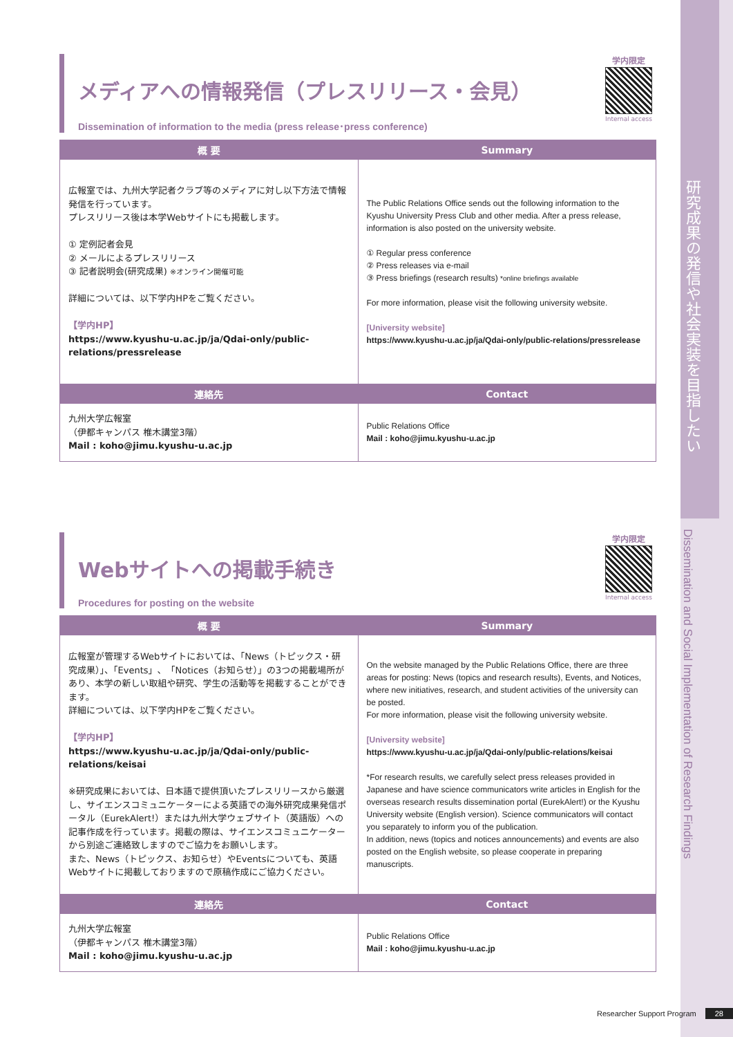研究成果の発信や社会実装を目指したい
Dissemination and Social Implementation of Research Findings
メディアへの情報発信（プレスリリース・会見）
Dissemination of information to the media (press release･press conference)
学内限定
Internal access
| 概 要 | Summary |
| --- | --- |
| 広報室では、九州大学記者クラブ等のメディアに対し以下方法で情報発信を行っています。 プレスリリース後は本学Webサイトにも掲載します。 ① 定例記者会見 ② メールによるプレスリリース ③ 記者説明会(研究成果) ※オンライン開催可能 詳細については、以下学内HPをご覧ください。 【学内HP】 https://www.kyushu-u.ac.jp/ja/Qdai-only/public-relations/pressrelease | The Public Relations Office sends out the following information to the Kyushu University Press Club and other media. After a press release, information is also posted on the university website. ① Regular press conference ② Press releases via e-mail ③ Press briefings (research results) *online briefings available For more information, please visit the following university website. [University website] https://www.kyushu-u.ac.jp/ja/Qdai-only/public-relations/pressrelease |
| 連絡先 | Contact |
| 九州大学広報室 （伊都キャンパス 椎木講堂3階） Mail : koho@jimu.kyushu-u.ac.jp | Public Relations Office Mail : koho@jimu.kyushu-u.ac.jp |
Webサイトへの掲載手続き
Procedures for posting on the website
学内限定
Internal access
| 概 要 | Summary |
| --- | --- |
| 広報室が管理するWebサイトにおいては、「News（トピックス・研究成果）」、「Events」、「Notices（お知らせ）」の3つの掲載場所があり、本学の新しい取組や研究、学生の活動等を掲載することができます。 詳細については、以下学内HPをご覧ください。 【学内HP】 https://www.kyushu-u.ac.jp/ja/Qdai-only/public-relations/keisai ※研究成果においては、日本語で提供頂いたプレスリリースから厳選し、サイエンスコミュニケーターによる英語での海外研究成果発信ポータル（EurekAlert!）または九州大学ウェブサイト（英語版）への記事作成を行っています。掲載の際は、サイエンスコミュニケーターから別途ご連絡致しますのでご協力をお願いします。 また、News（トピックス、お知らせ）やEventsについても、英語Webサイトに掲載しておりますので原稿作成にご協力ください。 | On the website managed by the Public Relations Office, there are three areas for posting: News (topics and research results), Events, and Notices, where new initiatives, research, and student activities of the university can be posted. For more information, please visit the following university website. [University website] https://www.kyushu-u.ac.jp/ja/Qdai-only/public-relations/keisai *For research results, we carefully select press releases provided in Japanese and have science communicators write articles in English for the overseas research results dissemination portal (EurekAlert!) or the Kyushu University website (English version). Science communicators will contact you separately to inform you of the publication. In addition, news (topics and notices announcements) and events are also posted on the English website, so please cooperate in preparing manuscripts. |
| 連絡先 | Contact |
| 九州大学広報室 （伊都キャンパス 椎木講堂3階） Mail : koho@jimu.kyushu-u.ac.jp | Public Relations Office Mail : koho@jimu.kyushu-u.ac.jp |
Researcher Support Program 28